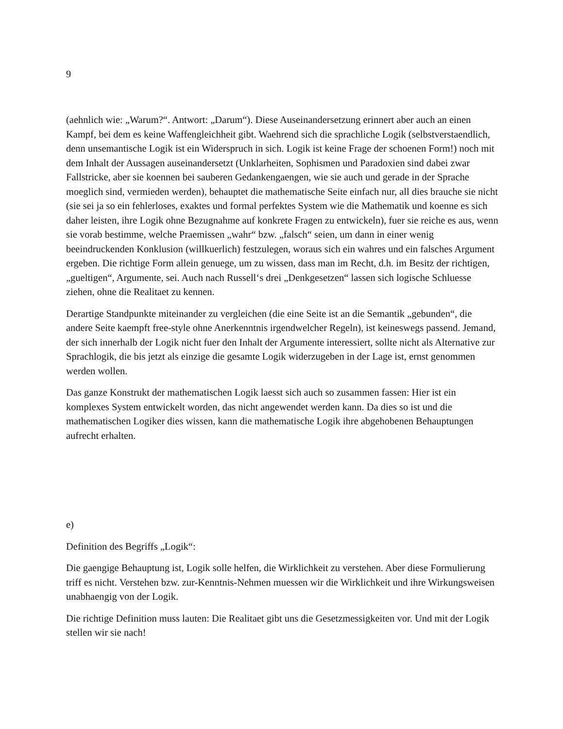9
(aehnlich wie: „Warum?“. Antwort: „Darum“). Diese Auseinandersetzung erinnert aber auch an einen Kampf, bei dem es keine Waffengleichheit gibt. Waehrend sich die sprachliche Logik (selbstverstaendlich, denn unsemantische Logik ist ein Widerspruch in sich. Logik ist keine Frage der schoenen Form!) noch mit dem Inhalt der Aussagen auseinandersetzt (Unklarheiten, Sophismen und Paradoxien sind dabei zwar Fallstricke, aber sie koennen bei sauberen Gedankengaengen, wie sie auch und gerade in der Sprache moeglich sind, vermieden werden), behauptet die mathematische Seite einfach nur, all dies brauche sie nicht (sie sei ja so ein fehlerloses, exaktes und formal perfektes System wie die Mathematik und koenne es sich daher leisten, ihre Logik ohne Bezugnahme auf konkrete Fragen zu entwickeln), fuer sie reiche es aus, wenn sie vorab bestimme, welche Praemissen „wahr“ bzw. „falsch“ seien, um dann in einer wenig beeindruckenden Konklusion (willkuerlich) festzulegen, woraus sich ein wahres und ein falsches Argument ergeben. Die richtige Form allein genuege, um zu wissen, dass man im Recht, d.h. im Besitz der richtigen, „gueltigen“, Argumente, sei. Auch nach Russell‘s drei „Denkgesetzen“ lassen sich logische Schluesse ziehen, ohne die Realitaet zu kennen.
Derartige Standpunkte miteinander zu vergleichen (die eine Seite ist an die Semantik „gebunden“, die andere Seite kaempft free-style ohne Anerkenntnis irgendwelcher Regeln), ist keineswegs passend. Jemand, der sich innerhalb der Logik nicht fuer den Inhalt der Argumente interessiert, sollte nicht als Alternative zur Sprachlogik, die bis jetzt als einzige die gesamte Logik widerzugeben in der Lage ist, ernst genommen werden wollen.
Das ganze Konstrukt der mathematischen Logik laesst sich auch so zusammen fassen: Hier ist ein komplexes System entwickelt worden, das nicht angewendet werden kann. Da dies so ist und die mathematischen Logiker dies wissen, kann die mathematische Logik ihre abgehobenen Behauptungen aufrecht erhalten.
e)
Definition des Begriffs „Logik“:
Die gaengige Behauptung ist, Logik solle helfen, die Wirklichkeit zu verstehen. Aber diese Formulierung triff es nicht. Verstehen bzw. zur-Kenntnis-Nehmen muessen wir die Wirklichkeit und ihre Wirkungsweisen unabhaengig von der Logik.
Die richtige Definition muss lauten: Die Realitaet gibt uns die Gesetzmessigkeiten vor. Und mit der Logik stellen wir sie nach!